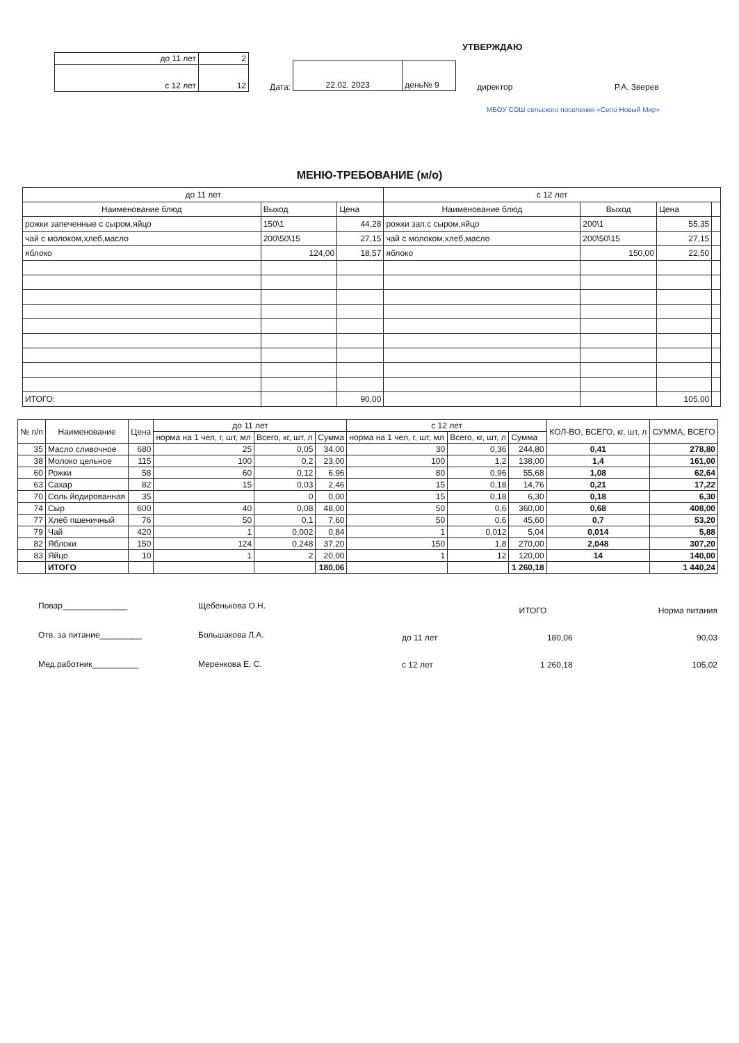УТВЕРЖДАЮ
| до 11 лет | 2 |
| с 12 лет | 12 |
Дата:
| 22.02. 2023 | день№ 9 |
директор Р.А. Зверев
МБОУ СОШ сельского поселения «Село Новый Мир»
МЕНЮ-ТРЕБОВАНИЕ (м/о)
| до 11 лет | | | с 12 лет | | | |
| Наименование блюд | Выход | Цена | Наименование блюд | Выход | Цена | |
| рожки запеченные с сыром,яйцо | 150\1 | 44,28 | рожки зап.с сыром,яйцо | 200\1 | 55,35 | |
| чай с молоком,хлеб,масло | 200\50\15 | 27,15 | чай с молоком,хлеб,масло | 200\50\15 | 27,15 | |
| яблоко | 124,00 | 18,57 | яблоко | 150,00 | 22,50 | |
| ИТОГО: | | 90,00 | | | 105,00 | |
| № п/п | Наименование | Цена | до 11 лет | | | с 12 лет | | | КОЛ-ВО, ВСЕГО, кг, шт, л | СУММА, ВСЕГО |
| | | | норма на 1 чел, г, шт, мл | Всего, кг, шт, л | Сумма | норма на 1 чел, г, шт, мл | Всего, кг, шт, л | Сумма | | |
| 35 | Масло сливочное | 680 | 25 | 0,05 | 34,00 | 30 | 0,36 | 244,80 | 0,41 | 278,80 |
| 38 | Молоко цельное | 115 | 100 | 0,2 | 23,00 | 100 | 1,2 | 138,00 | 1,4 | 161,00 |
| 60 | Рожки | 58 | 60 | 0,12 | 6,96 | 80 | 0,96 | 55,68 | 1,08 | 62,64 |
| 63 | Сахар | 82 | 15 | 0,03 | 2,46 | 15 | 0,18 | 14,76 | 0,21 | 17,22 |
| 70 | Соль йодированная | 35 | | 0 | 0,00 | 15 | 0,18 | 6,30 | 0,18 | 6,30 |
| 74 | Сыр | 600 | 40 | 0,08 | 48,00 | 50 | 0,6 | 360,00 | 0,68 | 408,00 |
| 77 | Хлеб пшеничный | 76 | 50 | 0,1 | 7,60 | 50 | 0,6 | 45,60 | 0,7 | 53,20 |
| 79 | Чай | 420 | 1 | 0,002 | 0,84 | 1 | 0,012 | 5,04 | 0,014 | 5,88 |
| 82 | Яблоки | 150 | 124 | 0,248 | 37,20 | 150 | 1,8 | 270,00 | 2,048 | 307,20 |
| 83 | Яйцо | 10 | 1 | 2 | 20,00 | 1 | 12 | 120,00 | 14 | 140,00 |
| | ИТОГО | | | | 180,06 | | | 1 260,18 | | 1 440,24 |
Повар______________
Отв. за питание_________
Мед.работник__________
Щебенькова О.Н.
Большакова Л.А.
Меренкова Е. С.
| | ИТОГО | Норма питания |
| до 11 лет | 180,06 | 90,03 |
| с 12 лет | 1 260,18 | 105,02 |